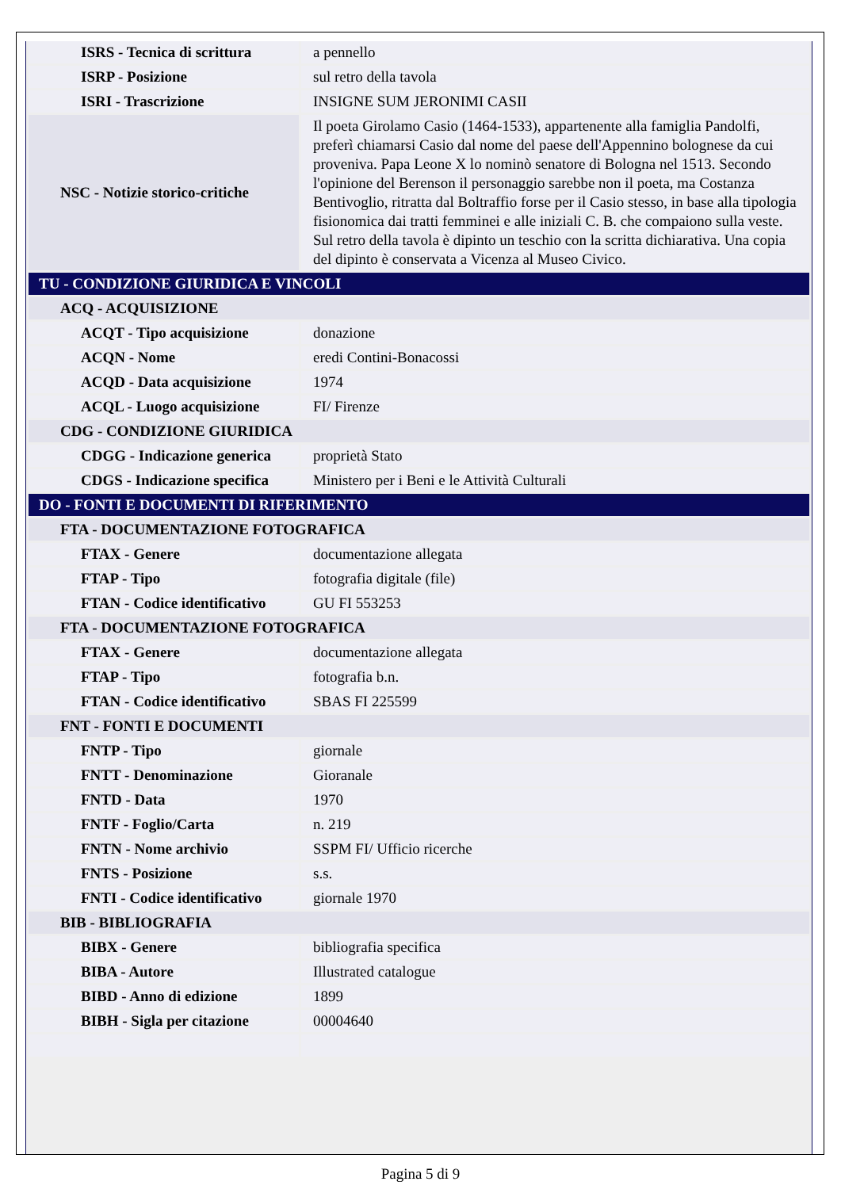| ISRS - Tecnica di scrittura | a pennello |
| ISRP - Posizione | sul retro della tavola |
| ISRI - Trascrizione | INSIGNE SUM JERONIMI CASII |
| NSC - Notizie storico-critiche | Il poeta Girolamo Casio (1464-1533), appartenente alla famiglia Pandolfi, preferì chiamarsi Casio dal nome del paese dell'Appennino bolognese da cui proveniva. Papa Leone X lo nominò senatore di Bologna nel 1513. Secondo l'opinione del Berenson il personaggio sarebbe non il poeta, ma Costanza Bentivoglio, ritratta dal Boltraffio forse per il Casio stesso, in base alla tipologia fisionomica dai tratti femminei e alle iniziali C. B. che compaiono sulla veste. Sul retro della tavola è dipinto un teschio con la scritta dichiarativa. Una copia del dipinto è conservata a Vicenza al Museo Civico. |
| TU - CONDIZIONE GIURIDICA E VINCOLI | |
| ACQ - ACQUISIZIONE | |
| ACQT - Tipo acquisizione | donazione |
| ACQN - Nome | eredi Contini-Bonacossi |
| ACQD - Data acquisizione | 1974 |
| ACQL - Luogo acquisizione | FI/ Firenze |
| CDG - CONDIZIONE GIURIDICA | |
| CDGG - Indicazione generica | proprietà Stato |
| CDGS - Indicazione specifica | Ministero per i Beni e le Attività Culturali |
| DO - FONTI E DOCUMENTI DI RIFERIMENTO | |
| FTA - DOCUMENTAZIONE FOTOGRAFICA | |
| FTAX - Genere | documentazione allegata |
| FTAP - Tipo | fotografia digitale (file) |
| FTAN - Codice identificativo | GU FI 553253 |
| FTA - DOCUMENTAZIONE FOTOGRAFICA | |
| FTAX - Genere | documentazione allegata |
| FTAP - Tipo | fotografia b.n. |
| FTAN - Codice identificativo | SBAS FI 225599 |
| FNT - FONTI E DOCUMENTI | |
| FNTP - Tipo | giornale |
| FNTT - Denominazione | Gioranale |
| FNTD - Data | 1970 |
| FNTF - Foglio/Carta | n. 219 |
| FNTN - Nome archivio | SSPM FI/ Ufficio ricerche |
| FNTS - Posizione | s.s. |
| FNTI - Codice identificativo | giornale 1970 |
| BIB - BIBLIOGRAFIA | |
| BIBX - Genere | bibliografia specifica |
| BIBA - Autore | Illustrated catalogue |
| BIBD - Anno di edizione | 1899 |
| BIBH - Sigla per citazione | 00004640 |
Pagina 5 di 9